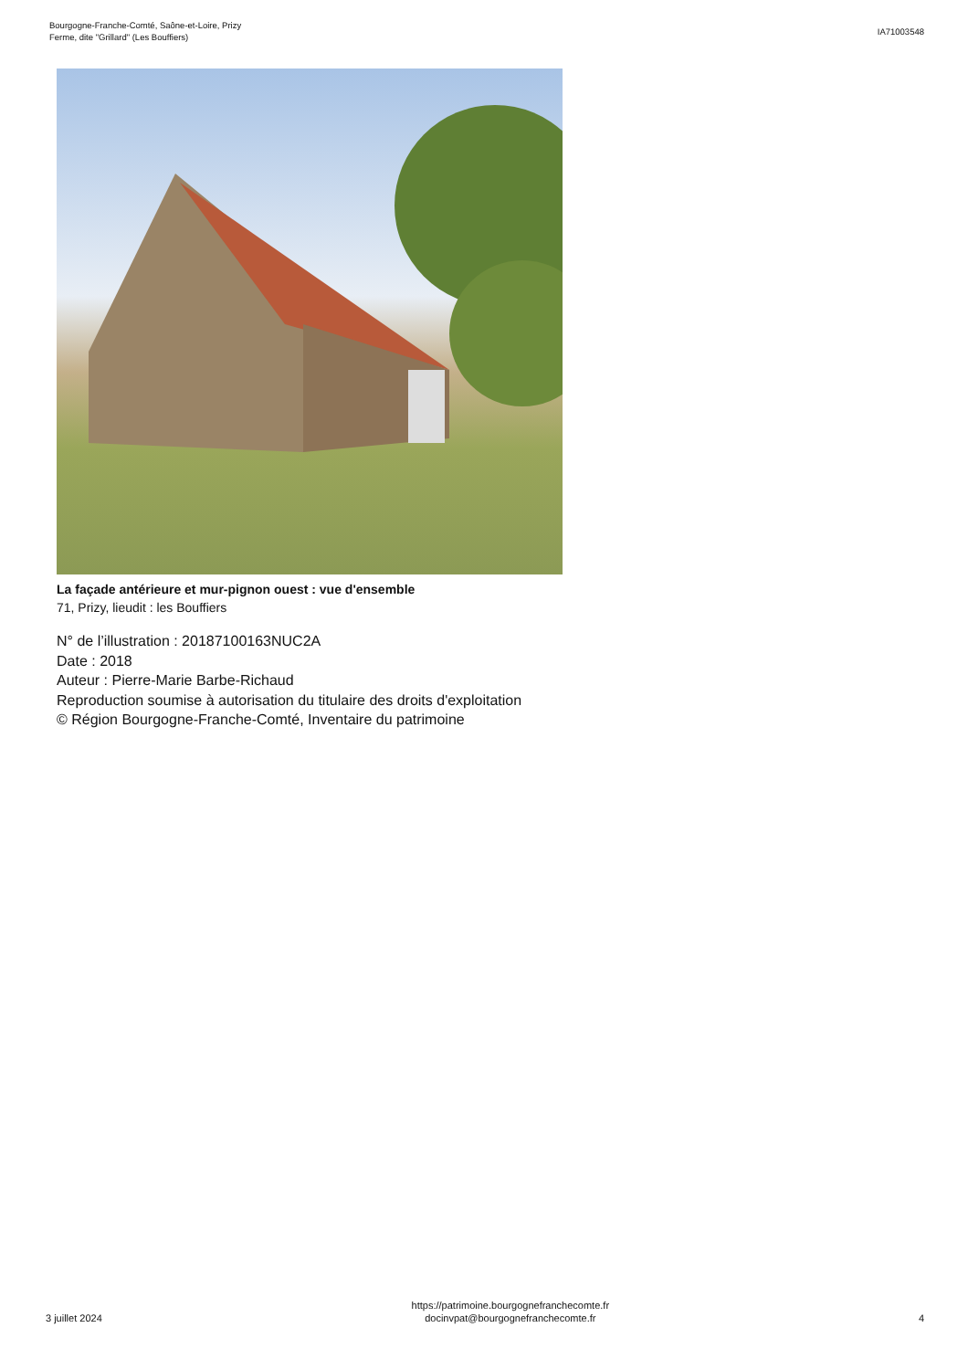Bourgogne-Franche-Comté, Saône-et-Loire, Prizy
Ferme, dite "Grillard" (Les Bouffiers)
IA71003548
La façade antérieure et mur-pignon ouest : vue d'ensemble
71, Prizy, lieudit : les Bouffiers
N° de l’illustration : 20187100163NUC2A
Date : 2018
Auteur : Pierre-Marie Barbe-Richaud
Reproduction soumise à autorisation du titulaire des droits d'exploitation
© Région Bourgogne-Franche-Comté, Inventaire du patrimoine
3 juillet 2024
https://patrimoine.bourgognefranchecomte.fr
docinvpat@bourgognefranchecomte.fr
4